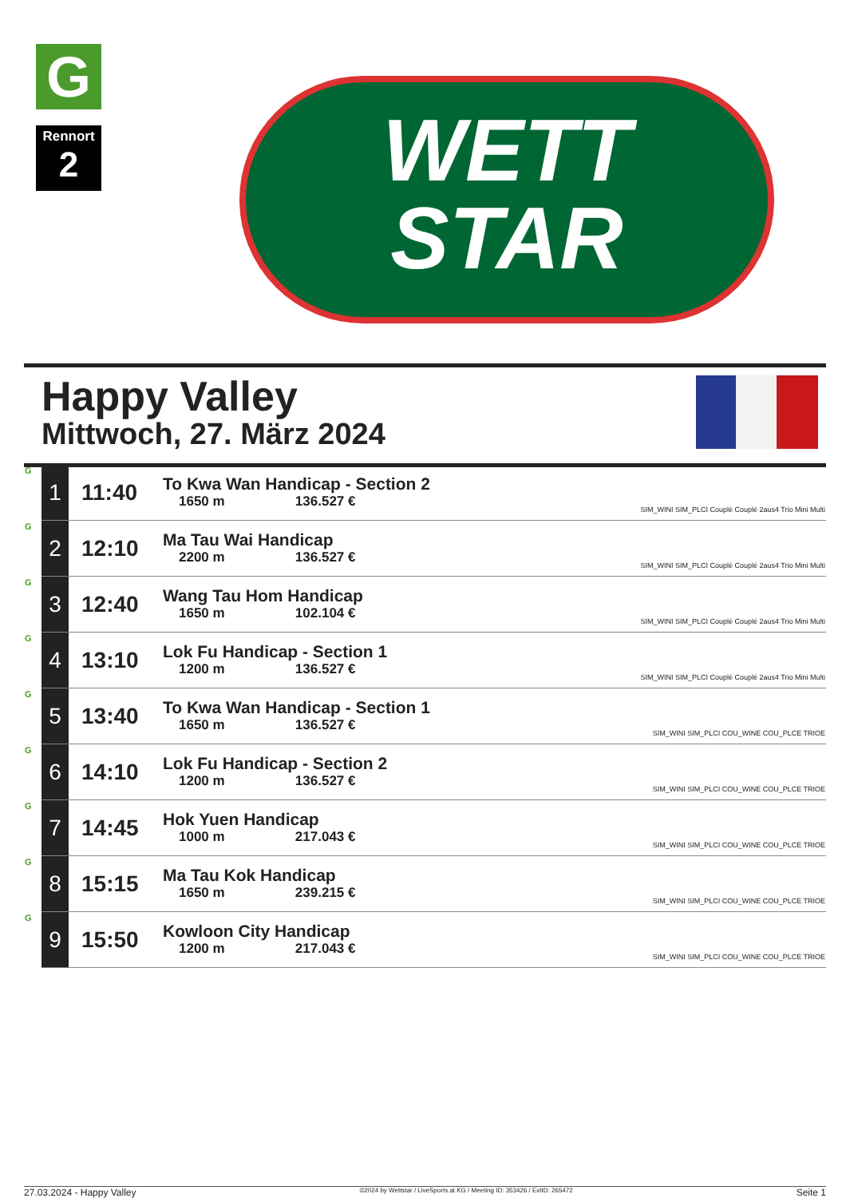G
Rennort
2
WETT
STAR
Happy Valley
Mittwoch, 27. März 2024
| G | 1 | 11:40 | To Kwa Wan Handicap - Section 2 1650 m 136.527 € | SIM_WINI SIM_PLCI Couplé Couplé 2aus4 Trio Mini Multi |
| G | 2 | 12:10 | Ma Tau Wai Handicap 2200 m 136.527 € | SIM_WINI SIM_PLCI Couplé Couplé 2aus4 Trio Mini Multi |
| G | 3 | 12:40 | Wang Tau Hom Handicap 1650 m 102.104 € | SIM_WINI SIM_PLCI Couplé Couplé 2aus4 Trio Mini Multi |
| G | 4 | 13:10 | Lok Fu Handicap - Section 1 1200 m 136.527 € | SIM_WINI SIM_PLCI Couplé Couplé 2aus4 Trio Mini Multi |
| G | 5 | 13:40 | To Kwa Wan Handicap - Section 1 1650 m 136.527 € | SIM_WINI SIM_PLCI COU_WINE COU_PLCE TRIOE |
| G | 6 | 14:10 | Lok Fu Handicap - Section 2 1200 m 136.527 € | SIM_WINI SIM_PLCI COU_WINE COU_PLCE TRIOE |
| G | 7 | 14:45 | Hok Yuen Handicap 1000 m 217.043 € | SIM_WINI SIM_PLCI COU_WINE COU_PLCE TRIOE |
| G | 8 | 15:15 | Ma Tau Kok Handicap 1650 m 239.215 € | SIM_WINI SIM_PLCI COU_WINE COU_PLCE TRIOE |
| G | 9 | 15:50 | Kowloon City Handicap 1200 m 217.043 € | SIM_WINI SIM_PLCI COU_WINE COU_PLCE TRIOE |
27.03.2024 - Happy Valley ©2024 by Wettstar / LiveSports.at KG / Meeting ID: 353426 / ExtID: 265472 Seite 1